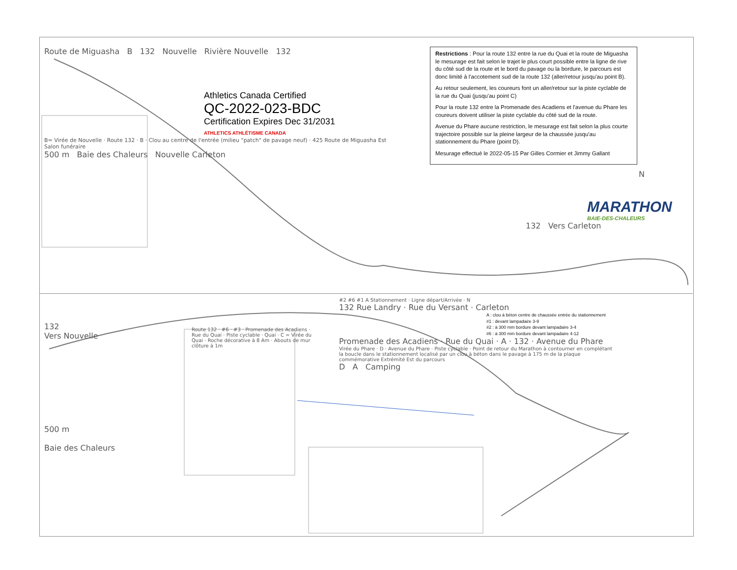Route de Miguasha B 132 Nouvelle Rivière Nouvelle 132
Athletics Canada Certified
QC-2022-023-BDC
Certification Expires Dec 31/2031
ATHLETICS ATHLÉTISME CANADA
B= Virée de Nouvelle · Route 132 · B · Clou au centre de l'entrée (milieu "patch" de pavage neuf) · 425 Route de Miguasha Est Salon funéraire
500 m Baie des Chaleurs Nouvelle Carleton
Restrictions : Pour la route 132 entre la rue du Quai et la route de Miguasha le mesurage est fait selon le trajet le plus court possible entre la ligne de rive du côté sud de la route et le bord du pavage ou la bordure, le parcours est donc limité à l'accotement sud de la route 132 (aller/retour jusqu'au point B).
Au retour seulement, les coureurs font un aller/retour sur la piste cyclable de la rue du Quai (jusqu'au point C)
Pour la route 132 entre la Promenade des Acadiens et l'avenue du Phare les coureurs doivent utiliser la piste cyclable du côté sud de la route.
Avenue du Phare aucune restriction, le mesurage est fait selon la plus courte trajectoire possible sur la pleine largeur de la chaussée jusqu'au stationnement du Phare (point D).
Mesurage effectué le 2022-05-15 Par Gilles Cormier et Jimmy Gallant
N
MARATHON
BAIE-DES-CHALEURS
132 Vers Carleton
132
Vers Nouvelle
500 m
Baie des Chaleurs
Route 132 · #6 · #3 · Promenade des Acadiens · Rue du Quai · Piste cyclable · Quai · C = Virée du Quai · Roche décorative à 8 Am · Abouts de mur clôture à 1m
#2 #6 #1 A Stationnement · Ligne départ/Arrivée · N
132 Rue Landry · Rue du Versant · Carleton
A : clou à béton centre de chaussée entrée du stationnement
#1 : devant lampadaire 3-9
#2 : à 300 mm bordure devant lampadaire 3-4
#6 : à 300 mm bordure devant lampadaire 4-12
Promenade des Acadiens · Rue du Quai · A · 132 · Avenue du Phare
Virée du Phare · D · Avenue du Phare · Piste cyclable · Point de retour du Marathon à contourner en complétant la boucle dans le stationnement localisé par un clou à béton dans le pavage à 175 m de la plaque commémorative Extrémité Est du parcours
D A Camping